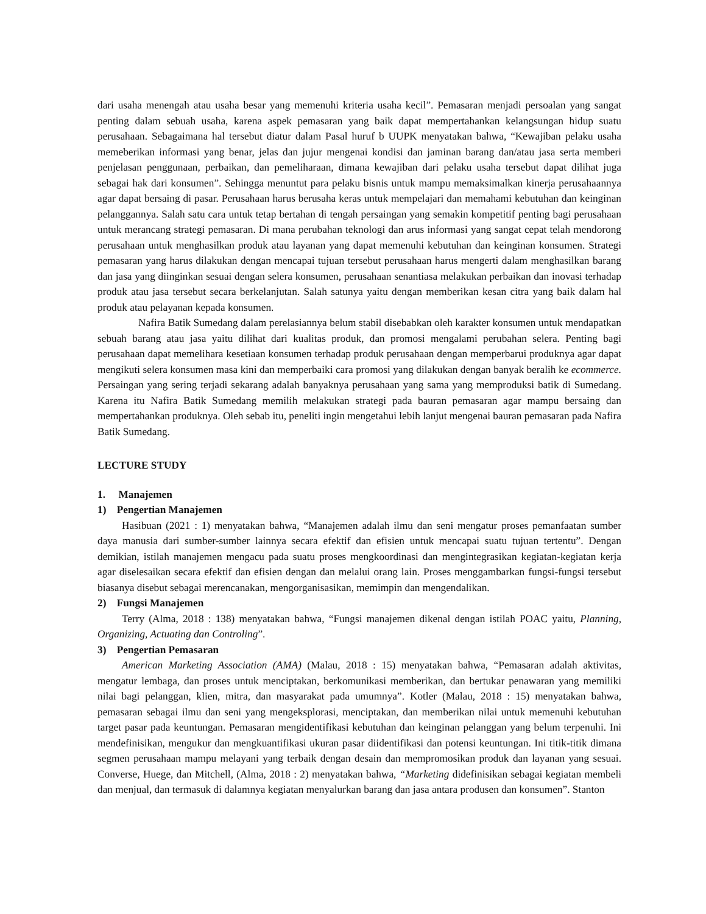dari usaha menengah atau usaha besar yang memenuhi kriteria usaha kecil”. Pemasaran menjadi persoalan yang sangat penting dalam sebuah usaha, karena aspek pemasaran yang baik dapat mempertahankan kelangsungan hidup suatu perusahaan. Sebagaimana hal tersebut diatur dalam Pasal huruf b UUPK menyatakan bahwa, “Kewajiban pelaku usaha memeberikan informasi yang benar, jelas dan jujur mengenai kondisi dan jaminan barang dan/atau jasa serta memberi penjelasan penggunaan, perbaikan, dan pemeliharaan, dimana kewajiban dari pelaku usaha tersebut dapat dilihat juga sebagai hak dari konsumen”. Sehingga menuntut para pelaku bisnis untuk mampu memaksimalkan kinerja perusahaannya agar dapat bersaing di pasar. Perusahaan harus berusaha keras untuk mempelajari dan memahami kebutuhan dan keinginan pelanggannya. Salah satu cara untuk tetap bertahan di tengah persaingan yang semakin kompetitif penting bagi perusahaan untuk merancang strategi pemasaran. Di mana perubahan teknologi dan arus informasi yang sangat cepat telah mendorong perusahaan untuk menghasilkan produk atau layanan yang dapat memenuhi kebutuhan dan keinginan konsumen. Strategi pemasaran yang harus dilakukan dengan mencapai tujuan tersebut perusahaan harus mengerti dalam menghasilkan barang dan jasa yang diinginkan sesuai dengan selera konsumen, perusahaan senantiasa melakukan perbaikan dan inovasi terhadap produk atau jasa tersebut secara berkelanjutan. Salah satunya yaitu dengan memberikan kesan citra yang baik dalam hal produk atau pelayanan kepada konsumen.
Nafira Batik Sumedang dalam perelasiannya belum stabil disebabkan oleh karakter konsumen untuk mendapatkan sebuah barang atau jasa yaitu dilihat dari kualitas produk, dan promosi mengalami perubahan selera. Penting bagi perusahaan dapat memelihara kesetiaan konsumen terhadap produk perusahaan dengan memperbarui produknya agar dapat mengikuti selera konsumen masa kini dan memperbaiki cara promosi yang dilakukan dengan banyak beralih ke ecommerce. Persaingan yang sering terjadi sekarang adalah banyaknya perusahaan yang sama yang memproduksi batik di Sumedang. Karena itu Nafira Batik Sumedang memilih melakukan strategi pada bauran pemasaran agar mampu bersaing dan mempertahankan produknya. Oleh sebab itu, peneliti ingin mengetahui lebih lanjut mengenai bauran pemasaran pada Nafira Batik Sumedang.
LECTURE STUDY
1. Manajemen
1) Pengertian Manajemen
Hasibuan (2021 : 1) menyatakan bahwa, “Manajemen adalah ilmu dan seni mengatur proses pemanfaatan sumber daya manusia dari sumber-sumber lainnya secara efektif dan efisien untuk mencapai suatu tujuan tertentu”. Dengan demikian, istilah manajemen mengacu pada suatu proses mengkoordinasi dan mengintegrasikan kegiatan-kegiatan kerja agar diselesaikan secara efektif dan efisien dengan dan melalui orang lain. Proses menggambarkan fungsi-fungsi tersebut biasanya disebut sebagai merencanakan, mengorganisasikan, memimpin dan mengendalikan.
2) Fungsi Manajemen
Terry (Alma, 2018 : 138) menyatakan bahwa, “Fungsi manajemen dikenal dengan istilah POAC yaitu, Planning, Organizing, Actuating dan Controling”.
3) Pengertian Pemasaran
American Marketing Association (AMA) (Malau, 2018 : 15) menyatakan bahwa, “Pemasaran adalah aktivitas, mengatur lembaga, dan proses untuk menciptakan, berkomunikasi memberikan, dan bertukar penawaran yang memiliki nilai bagi pelanggan, klien, mitra, dan masyarakat pada umumnya”. Kotler (Malau, 2018 : 15) menyatakan bahwa, pemasaran sebagai ilmu dan seni yang mengeksplorasi, menciptakan, dan memberikan nilai untuk memenuhi kebutuhan target pasar pada keuntungan. Pemasaran mengidentifikasi kebutuhan dan keinginan pelanggan yang belum terpenuhi. Ini mendefinisikan, mengukur dan mengkuantifikasi ukuran pasar diidentifikasi dan potensi keuntungan. Ini titik-titik dimana segmen perusahaan mampu melayani yang terbaik dengan desain dan mempromosikan produk dan layanan yang sesuai. Converse, Huege, dan Mitchell, (Alma, 2018 : 2) menyatakan bahwa, “Marketing didefinisikan sebagai kegiatan membeli dan menjual, dan termasuk di dalamnya kegiatan menyalurkan barang dan jasa antara produsen dan konsumen”. Stanton